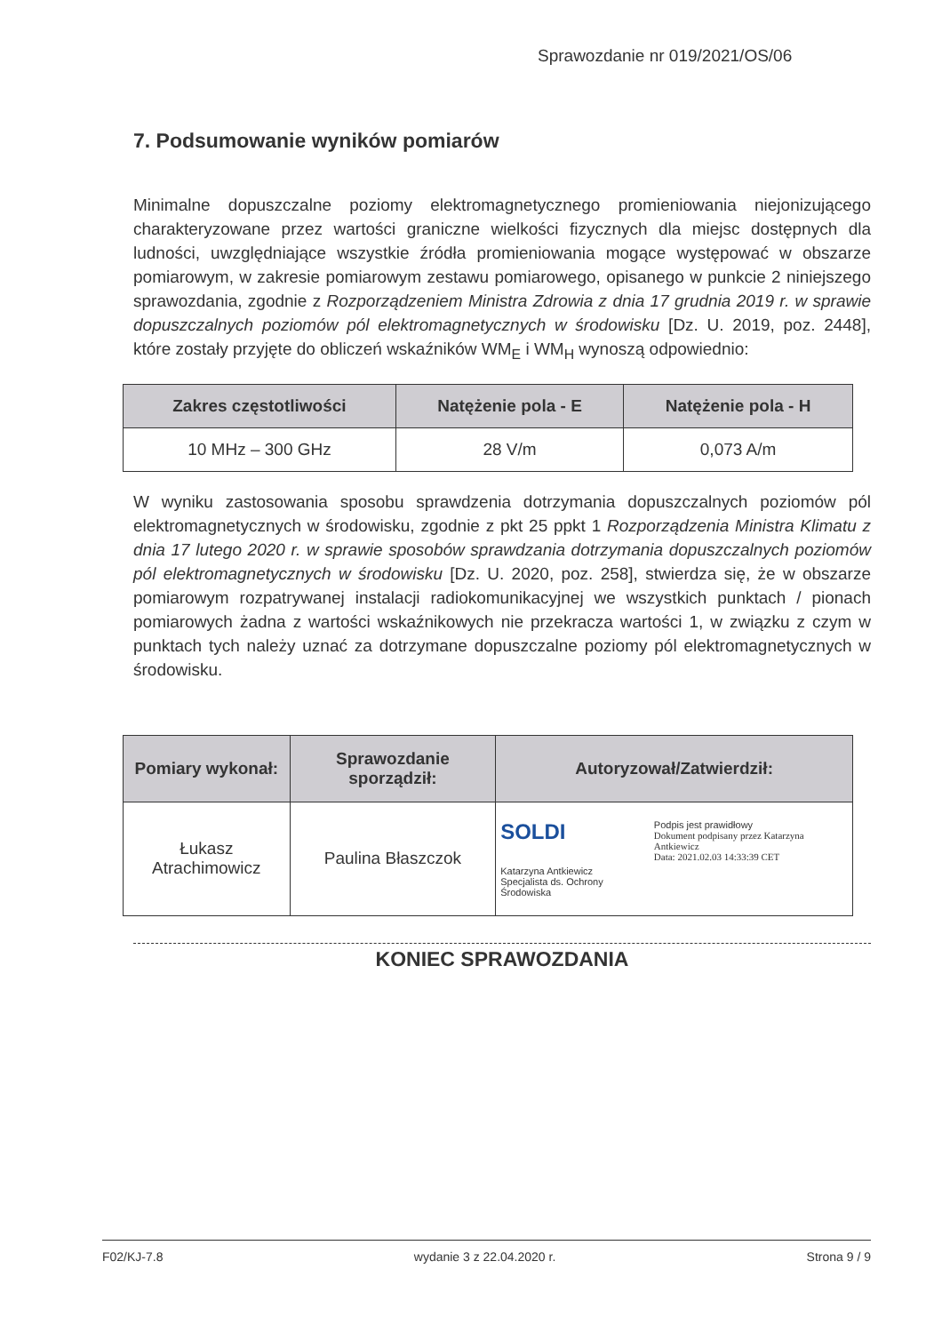Sprawozdanie nr 019/2021/OS/06
7. Podsumowanie wyników pomiarów
Minimalne dopuszczalne poziomy elektromagnetycznego promieniowania niejonizującego charakteryzowane przez wartości graniczne wielkości fizycznych dla miejsc dostępnych dla ludności, uwzględniające wszystkie źródła promieniowania mogące występować w obszarze pomiarowym, w zakresie pomiarowym zestawu pomiarowego, opisanego w punkcie 2 niniejszego sprawozdania, zgodnie z Rozporządzeniem Ministra Zdrowia z dnia 17 grudnia 2019 r. w sprawie dopuszczalnych poziomów pól elektromagnetycznych w środowisku [Dz. U. 2019, poz. 2448], które zostały przyjęte do obliczeń wskaźników WM<sub>E</sub> i WM<sub>H</sub> wynoszą odpowiednio:
| Zakres częstotliwości | Natężenie pola - E | Natężenie pola - H |
| --- | --- | --- |
| 10 MHz – 300 GHz | 28 V/m | 0,073 A/m |
W wyniku zastosowania sposobu sprawdzenia dotrzymania dopuszczalnych poziomów pól elektromagnetycznych w środowisku, zgodnie z pkt 25 ppkt 1 Rozporządzenia Ministra Klimatu z dnia 17 lutego 2020 r. w sprawie sposobów sprawdzania dotrzymania dopuszczalnych poziomów pól elektromagnetycznych w środowisku [Dz. U. 2020, poz. 258], stwierdza się, że w obszarze pomiarowym rozpatrywanej instalacji radiokomunikacyjnej we wszystkich punktach / pionach pomiarowych żadna z wartości wskaźnikowych nie przekracza wartości 1, w związku z czym w punktach tych należy uznać za dotrzymane dopuszczalne poziomy pól elektromagnetycznych w środowisku.
| Pomiary wykonał: | Sprawozdanie sporządził: | Autoryzował/Zatwierdził: |
| --- | --- | --- |
| Łukasz Atrachimowicz | Paulina Błaszczok | SOLDI Katarzyna Antkiewicz Specjalista ds. Ochrony Środowiska Podpis jest prawidłowy Dokument podpisany przez Katarzyna Antkiewicz Data: 2021.02.03 14:33:39 CET |
KONIEC SPRAWOZDANIA
F02/KJ-7.8 wydanie 3 z 22.04.2020 r. Strona 9 / 9